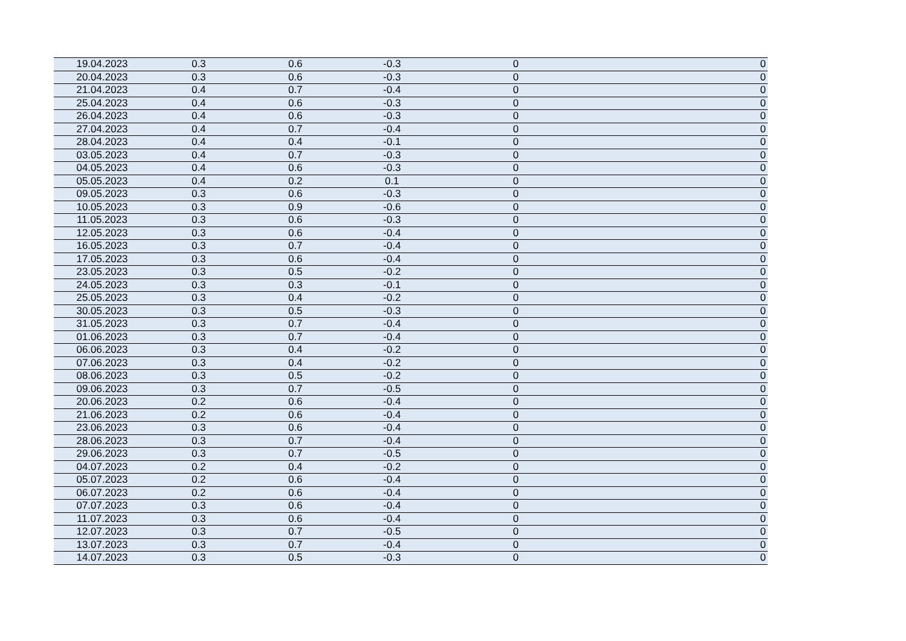| 19.04.2023 | 0.3 | 0.6 | -0.3 | 0 | 0 |
| 20.04.2023 | 0.3 | 0.6 | -0.3 | 0 | 0 |
| 21.04.2023 | 0.4 | 0.7 | -0.4 | 0 | 0 |
| 25.04.2023 | 0.4 | 0.6 | -0.3 | 0 | 0 |
| 26.04.2023 | 0.4 | 0.6 | -0.3 | 0 | 0 |
| 27.04.2023 | 0.4 | 0.7 | -0.4 | 0 | 0 |
| 28.04.2023 | 0.4 | 0.4 | -0.1 | 0 | 0 |
| 03.05.2023 | 0.4 | 0.7 | -0.3 | 0 | 0 |
| 04.05.2023 | 0.4 | 0.6 | -0.3 | 0 | 0 |
| 05.05.2023 | 0.4 | 0.2 | 0.1 | 0 | 0 |
| 09.05.2023 | 0.3 | 0.6 | -0.3 | 0 | 0 |
| 10.05.2023 | 0.3 | 0.9 | -0.6 | 0 | 0 |
| 11.05.2023 | 0.3 | 0.6 | -0.3 | 0 | 0 |
| 12.05.2023 | 0.3 | 0.6 | -0.4 | 0 | 0 |
| 16.05.2023 | 0.3 | 0.7 | -0.4 | 0 | 0 |
| 17.05.2023 | 0.3 | 0.6 | -0.4 | 0 | 0 |
| 23.05.2023 | 0.3 | 0.5 | -0.2 | 0 | 0 |
| 24.05.2023 | 0.3 | 0.3 | -0.1 | 0 | 0 |
| 25.05.2023 | 0.3 | 0.4 | -0.2 | 0 | 0 |
| 30.05.2023 | 0.3 | 0.5 | -0.3 | 0 | 0 |
| 31.05.2023 | 0.3 | 0.7 | -0.4 | 0 | 0 |
| 01.06.2023 | 0.3 | 0.7 | -0.4 | 0 | 0 |
| 06.06.2023 | 0.3 | 0.4 | -0.2 | 0 | 0 |
| 07.06.2023 | 0.3 | 0.4 | -0.2 | 0 | 0 |
| 08.06.2023 | 0.3 | 0.5 | -0.2 | 0 | 0 |
| 09.06.2023 | 0.3 | 0.7 | -0.5 | 0 | 0 |
| 20.06.2023 | 0.2 | 0.6 | -0.4 | 0 | 0 |
| 21.06.2023 | 0.2 | 0.6 | -0.4 | 0 | 0 |
| 23.06.2023 | 0.3 | 0.6 | -0.4 | 0 | 0 |
| 28.06.2023 | 0.3 | 0.7 | -0.4 | 0 | 0 |
| 29.06.2023 | 0.3 | 0.7 | -0.5 | 0 | 0 |
| 04.07.2023 | 0.2 | 0.4 | -0.2 | 0 | 0 |
| 05.07.2023 | 0.2 | 0.6 | -0.4 | 0 | 0 |
| 06.07.2023 | 0.2 | 0.6 | -0.4 | 0 | 0 |
| 07.07.2023 | 0.3 | 0.6 | -0.4 | 0 | 0 |
| 11.07.2023 | 0.3 | 0.6 | -0.4 | 0 | 0 |
| 12.07.2023 | 0.3 | 0.7 | -0.5 | 0 | 0 |
| 13.07.2023 | 0.3 | 0.7 | -0.4 | 0 | 0 |
| 14.07.2023 | 0.3 | 0.5 | -0.3 | 0 | 0 |